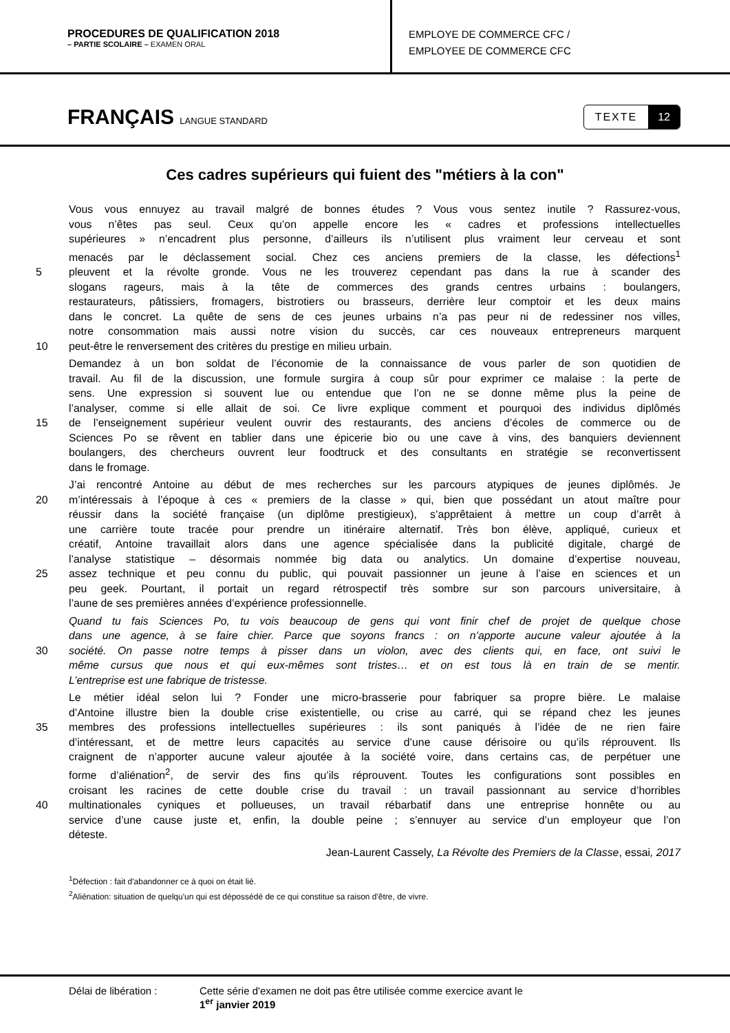PROCEDURES DE QUALIFICATION 2018
– PARTIE SCOLAIRE – EXAMEN ORAL
EMPLOYE DE COMMERCE CFC /
EMPLOYEE DE COMMERCE CFC
FRANÇAIS LANGUE STANDARD
TEXTE 12
Ces cadres supérieurs qui fuient des "métiers à la con"
Vous vous ennuyez au travail malgré de bonnes études ? Vous vous sentez inutile ? Rassurez-vous,
vous n’êtes pas seul. Ceux qu’on appelle encore les « cadres et professions intellectuelles
supérieures » n’encadrent plus personne, d’ailleurs ils n’utilisent plus vraiment leur cerveau et sont
menacés par le déclassement social. Chez ces anciens premiers de la classe, les défections<sup>1</sup>
5 pleuvent et la révolte gronde. Vous ne les trouverez cependant pas dans la rue à scander des
slogans rageurs, mais à la tête de commerces des grands centres urbains : boulangers,
restaurateurs, pâtissiers, fromagers, bistrotiers ou brasseurs, derrière leur comptoir et les deux mains
dans le concret. La quête de sens de ces jeunes urbains n’a pas peur ni de redessiner nos villes,
notre consommation mais aussi notre vision du succès, car ces nouveaux entrepreneurs marquent
10 peut-être le renversement des critères du prestige en milieu urbain.
Demandez à un bon soldat de l’économie de la connaissance de vous parler de son quotidien de
travail. Au fil de la discussion, une formule surgira à coup sûr pour exprimer ce malaise : la perte de
sens. Une expression si souvent lue ou entendue que l’on ne se donne même plus la peine de
l’analyser, comme si elle allait de soi. Ce livre explique comment et pourquoi des individus diplômés
15 de l’enseignement supérieur veulent ouvrir des restaurants, des anciens d’écoles de commerce ou de
Sciences Po se rêvent en tablier dans une épicerie bio ou une cave à vins, des banquiers deviennent
boulangers, des chercheurs ouvrent leur foodtruck et des consultants en stratégie se reconvertissent
dans le fromage.
J’ai rencontré Antoine au début de mes recherches sur les parcours atypiques de jeunes diplômés. Je
20 m’intéressais à l’époque à ces « premiers de la classe » qui, bien que possédant un atout maître pour
réussir dans la société française (un diplôme prestigieux), s’apprêtaient à mettre un coup d’arrêt à
une carrière toute tracée pour prendre un itinéraire alternatif. Très bon élève, appliqué, curieux et
créatif, Antoine travaillait alors dans une agence spécialisée dans la publicité digitale, chargé de
l’analyse statistique – désormais nommée big data ou analytics. Un domaine d’expertise nouveau,
25 assez technique et peu connu du public, qui pouvait passionner un jeune à l’aise en sciences et un
peu geek. Pourtant, il portait un regard rétrospectif très sombre sur son parcours universitaire, à
l’aune de ses premières années d’expérience professionnelle.
Quand tu fais Sciences Po, tu vois beaucoup de gens qui vont finir chef de projet de quelque chose
dans une agence, à se faire chier. Parce que soyons francs : on n’apporte aucune valeur ajoutée à la
30 société. On passe notre temps à pisser dans un violon, avec des clients qui, en face, ont suivi le
même cursus que nous et qui eux-mêmes sont tristes… et on est tous là en train de se mentir.
L’entreprise est une fabrique de tristesse.
Le métier idéal selon lui ? Fonder une micro-brasserie pour fabriquer sa propre bière. Le malaise
d’Antoine illustre bien la double crise existentielle, ou crise au carré, qui se répand chez les jeunes
35 membres des professions intellectuelles supérieures : ils sont paniqués à l’idée de ne rien faire
d’intéressant, et de mettre leurs capacités au service d’une cause dérisoire ou qu’ils réprouvent. Ils
craignent de n’apporter aucune valeur ajoutée à la société voire, dans certains cas, de perpétuer une
forme d’aliénation<sup>2</sup>, de servir des fins qu’ils réprouvent. Toutes les configurations sont possibles en
croisant les racines de cette double crise du travail : un travail passionnant au service d’horribles
40 multinationales cyniques et pollueuses, un travail rébarbatif dans une entreprise honnête ou au
service d’une cause juste et, enfin, la double peine ; s’ennuyer au service d’un employeur que l’on
déteste.
Jean-Laurent Cassely, La Révolte des Premiers de la Classe, essai, 2017
<sup>1</sup> Défection : fait d'abandonner ce à quoi on était lié.
<sup>2</sup> Aliénation: situation de quelqu'un qui est dépossédé de ce qui constitue sa raison d'être, de vivre.
Délai de libération : Cette série d'examen ne doit pas être utilisée comme exercice avant le
1<sup>er</sup> janvier 2019